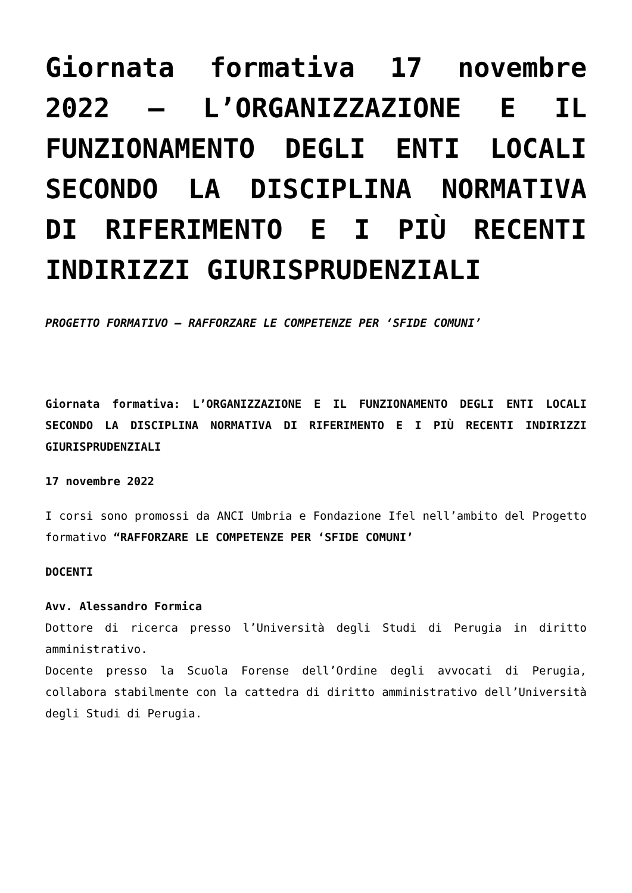Giornata formativa 17 novembre 2022 – L’ORGANIZZAZIONE E IL FUNZIONAMENTO DEGLI ENTI LOCALI SECONDO LA DISCIPLINA NORMATIVA DI RIFERIMENTO E I PIÙ RECENTI INDIRIZZI GIURISPRUDENZIALI
PROGETTO FORMATIVO – RAFFORZARE LE COMPETENZE PER ‘SFIDE COMUNI’
Giornata formativa: L’ORGANIZZAZIONE E IL FUNZIONAMENTO DEGLI ENTI LOCALI SECONDO LA DISCIPLINA NORMATIVA DI RIFERIMENTO E I PIÙ RECENTI INDIRIZZI GIURISPRUDENZIALI
17 novembre 2022
I corsi sono promossi da ANCI Umbria e Fondazione Ifel nell’ambito del Progetto formativo “RAFFORZARE LE COMPETENZE PER ‘SFIDE COMUNI’
DOCENTI
Avv. Alessandro Formica
Dottore di ricerca presso l’Università degli Studi di Perugia in diritto amministrativo.
Docente presso la Scuola Forense dell’Ordine degli avvocati di Perugia, collabora stabilmente con la cattedra di diritto amministrativo dell’Università degli Studi di Perugia.